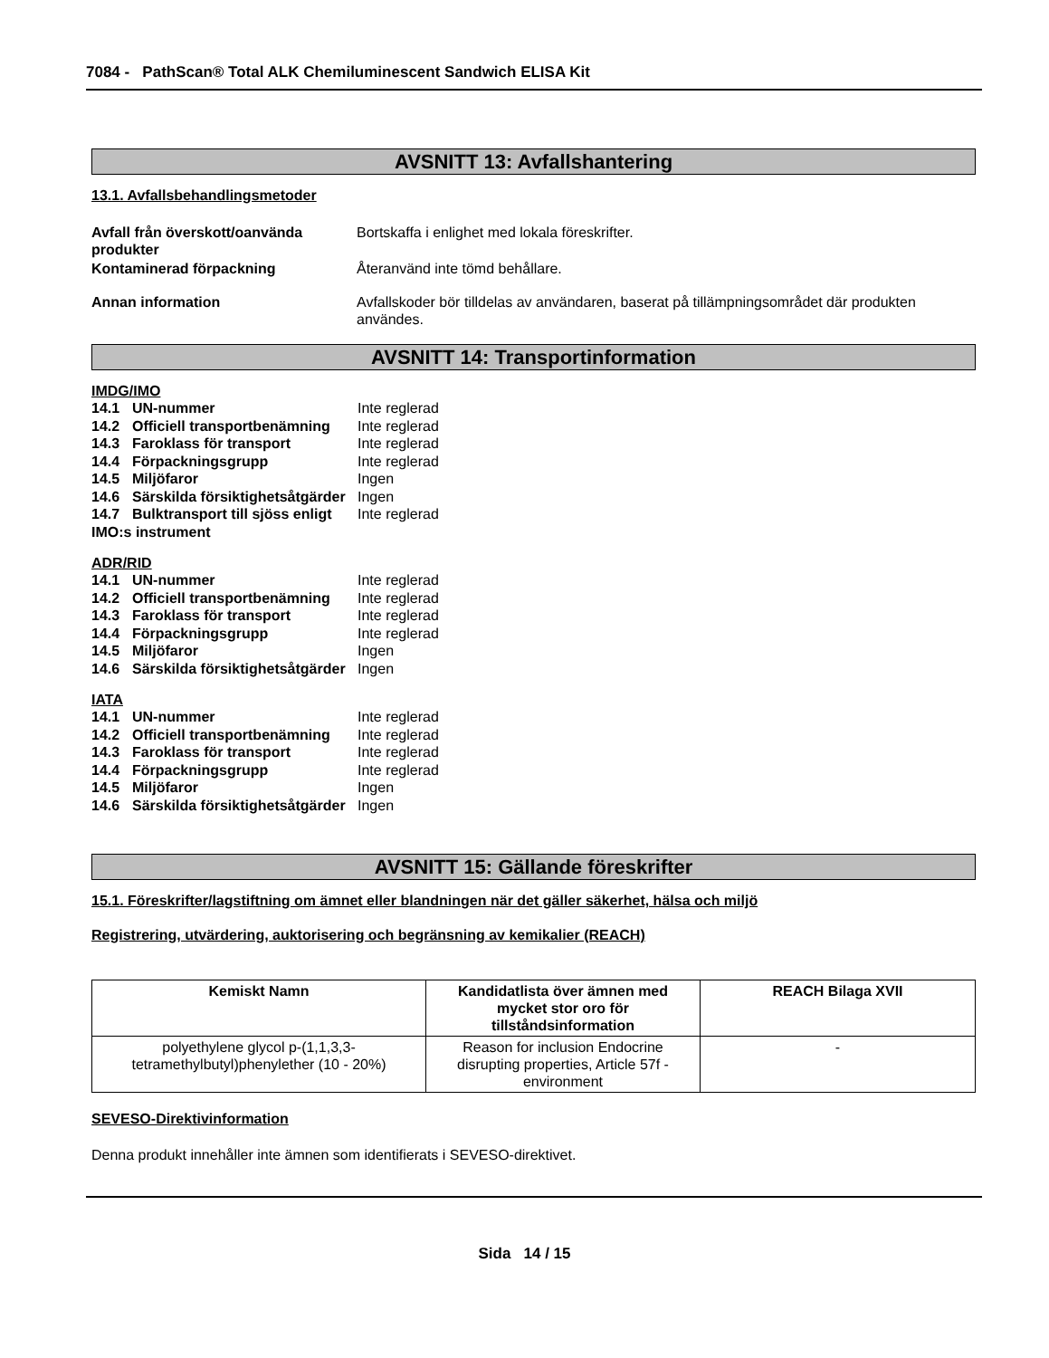7084 - PathScan® Total ALK Chemiluminescent Sandwich ELISA Kit
AVSNITT 13: Avfallshantering
13.1. Avfallsbehandlingsmetoder
Avfall från överskott/oanvända produkter
Bortskaffa i enlighet med lokala föreskrifter.
Kontaminerad förpackning Återanvänd inte tömd behållare.
Annan information Avfallskoder bör tilldelas av användaren, baserat på tillämpningsområdet där produkten användes.
AVSNITT 14: Transportinformation
IMDG/IMO
| 14.1 | UN-nummer | Inte reglerad |
| 14.2 | Officiell transportbenämning | Inte reglerad |
| 14.3 | Faroklass för transport | Inte reglerad |
| 14.4 | Förpackningsgrupp | Inte reglerad |
| 14.5 | Miljöfaror | Ingen |
| 14.6 | Särskilda försiktighetsåtgärder | Ingen |
| 14.7 | Bulktransport till sjöss enligt | Inte reglerad |
| IMO:s instrument | | |
ADR/RID
| 14.1 | UN-nummer | Inte reglerad |
| 14.2 | Officiell transportbenämning | Inte reglerad |
| 14.3 | Faroklass för transport | Inte reglerad |
| 14.4 | Förpackningsgrupp | Inte reglerad |
| 14.5 | Miljöfaror | Ingen |
| 14.6 | Särskilda försiktighetsåtgärder | Ingen |
IATA
| 14.1 | UN-nummer | Inte reglerad |
| 14.2 | Officiell transportbenämning | Inte reglerad |
| 14.3 | Faroklass för transport | Inte reglerad |
| 14.4 | Förpackningsgrupp | Inte reglerad |
| 14.5 | Miljöfaror | Ingen |
| 14.6 | Särskilda försiktighetsåtgärder | Ingen |
AVSNITT 15: Gällande föreskrifter
15.1. Föreskrifter/lagstiftning om ämnet eller blandningen när det gäller säkerhet, hälsa och miljö
Registrering, utvärdering, auktorisering och begränsning av kemikalier (REACH)
| Kemiskt Namn | Kandidatlista över ämnen med mycket stor oro för tillståndsinformation | REACH Bilaga XVII |
| --- | --- | --- |
| polyethylene glycol p-(1,1,3,3-tetramethylbutyl)phenylether (10 - 20%) | Reason for inclusion Endocrine disrupting properties, Article 57f - environment | - |
SEVESO-Direktivinformation
Denna produkt innehåller inte ämnen som identifierats i SEVESO-direktivet.
Sida 14 / 15